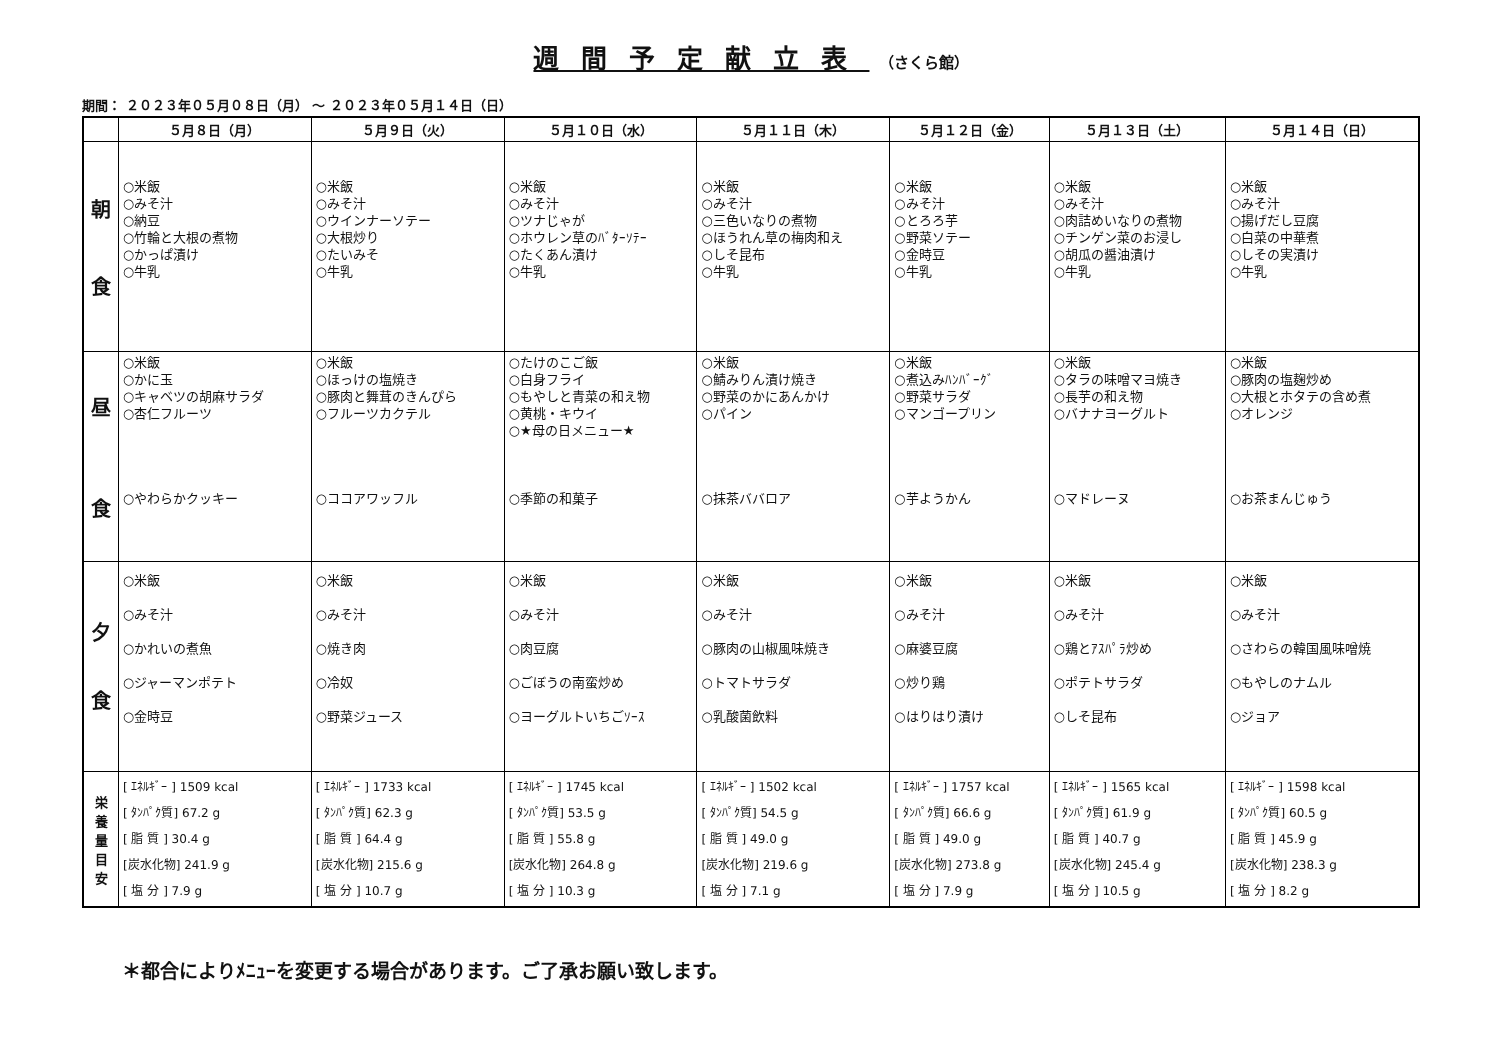週間予定献立表 （さくら館）
期間： ２０２３年０５月０８日（月） ～ ２０２３年０５月１４日（日）
| | ５月８日（月） | ５月９日（火） | ５月１０日（水） | ５月１１日（木） | ５月１２日（金） | ５月１３日（土） | ５月１４日（日） |
| --- | --- | --- | --- | --- | --- | --- | --- |
| 朝 食 | ○米飯 ○みそ汁 ○納豆 ○竹輪と大根の煮物 ○かっぱ漬け ○牛乳 | ○米飯 ○みそ汁 ○ウインナーソテー ○大根炒り ○たいみそ ○牛乳 | ○米飯 ○みそ汁 ○ツナじゃが ○ホウレン草のﾊﾞﾀｰｿﾃｰ ○たくあん漬け ○牛乳 | ○米飯 ○みそ汁 ○三色いなりの煮物 ○ほうれん草の梅肉和え ○しそ昆布 ○牛乳 | ○米飯 ○みそ汁 ○とろろ芋 ○野菜ソテー ○金時豆 ○牛乳 | ○米飯 ○みそ汁 ○肉詰めいなりの煮物 ○チンゲン菜のお浸し ○胡瓜の醤油漬け ○牛乳 | ○米飯 ○みそ汁 ○揚げだし豆腐 ○白菜の中華煮 ○しその実漬け ○牛乳 |
| 昼 食 | ○米飯 ○かに玉 ○キャベツの胡麻サラダ ○杏仁フルーツ ○やわらかクッキー | ○米飯 ○ほっけの塩焼き ○豚肉と舞茸のきんぴら ○フルーツカクテル ○ココアワッフル | ○たけのこご飯 ○白身フライ ○もやしと青菜の和え物 ○黄桃・キウイ ○★母の日メニュー★ ○季節の和菓子 | ○米飯 ○鯖みりん漬け焼き ○野菜のかにあんかけ ○パイン ○抹茶ババロア | ○米飯 ○煮込みﾊﾝﾊﾞｰｸﾞ ○野菜サラダ ○マンゴープリン ○芋ようかん | ○米飯 ○タラの味噌マヨ焼き ○長芋の和え物 ○バナナヨーグルト ○マドレーヌ | ○米飯 ○豚肉の塩麹炒め ○大根とホタテの含め煮 ○オレンジ ○お茶まんじゅう |
| 夕 食 | ○米飯 ○みそ汁 ○かれいの煮魚 ○ジャーマンポテト ○金時豆 | ○米飯 ○みそ汁 ○焼き肉 ○冷奴 ○野菜ジュース | ○米飯 ○みそ汁 ○肉豆腐 ○ごぼうの南蛮炒め ○ヨーグルトいちごｿｰｽ | ○米飯 ○みそ汁 ○豚肉の山椒風味焼き ○トマトサラダ ○乳酸菌飲料 | ○米飯 ○みそ汁 ○麻婆豆腐 ○炒り鶏 ○はりはり漬け | ○米飯 ○みそ汁 ○鶏とｱｽﾊﾟﾗ炒め ○ポテトサラダ ○しそ昆布 | ○米飯 ○みそ汁 ○さわらの韓国風味噌焼 ○もやしのナムル ○ジョア |
| 栄 養 量 目 安 | [ ｴﾈﾙｷﾞｰ ] 1509 kcal [ ﾀﾝﾊﾟｸ質] 67.2 g [ 脂 質 ] 30.4 g [炭水化物] 241.9 g [ 塩 分 ] 7.9 g | [ ｴﾈﾙｷﾞｰ ] 1733 kcal [ ﾀﾝﾊﾟｸ質] 62.3 g [ 脂 質 ] 64.4 g [炭水化物] 215.6 g [ 塩 分 ] 10.7 g | [ ｴﾈﾙｷﾞｰ ] 1745 kcal [ ﾀﾝﾊﾟｸ質] 53.5 g [ 脂 質 ] 55.8 g [炭水化物] 264.8 g [ 塩 分 ] 10.3 g | [ ｴﾈﾙｷﾞｰ ] 1502 kcal [ ﾀﾝﾊﾟｸ質] 54.5 g [ 脂 質 ] 49.0 g [炭水化物] 219.6 g [ 塩 分 ] 7.1 g | [ ｴﾈﾙｷﾞｰ ] 1757 kcal [ ﾀﾝﾊﾟｸ質] 66.6 g [ 脂 質 ] 49.0 g [炭水化物] 273.8 g [ 塩 分 ] 7.9 g | [ ｴﾈﾙｷﾞｰ ] 1565 kcal [ ﾀﾝﾊﾟｸ質] 61.9 g [ 脂 質 ] 40.7 g [炭水化物] 245.4 g [ 塩 分 ] 10.5 g | [ ｴﾈﾙｷﾞｰ ] 1598 kcal [ ﾀﾝﾊﾟｸ質] 60.5 g [ 脂 質 ] 45.9 g [炭水化物] 238.3 g [ 塩 分 ] 8.2 g |
＊都合によりﾒﾆｭｰを変更する場合があります。ご了承お願い致します。